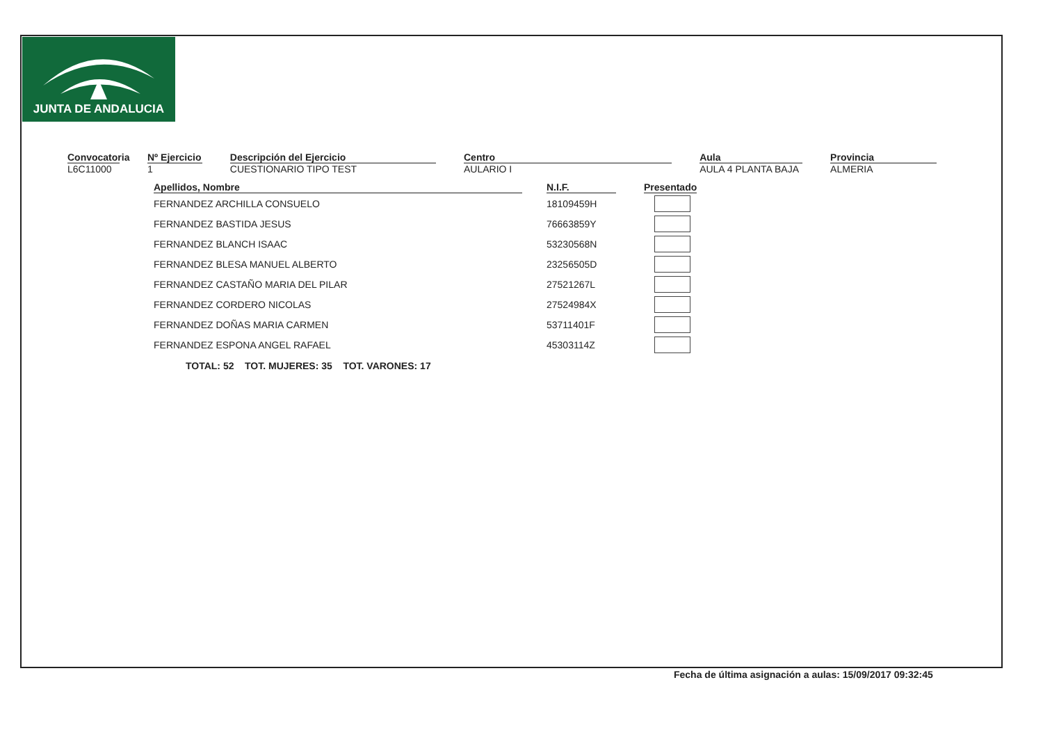JUNTA DE ANDALUCIA
Convocatoria
L6C11000
Nº Ejercicio
1
Descripción del Ejercicio
CUESTIONARIO TIPO TEST
Centro
AULARIO I
Aula
AULA 4 PLANTA BAJA
Provincia
ALMERIA
| Apellidos, Nombre | | N.I.F. | | Presentado |
| --- | --- | --- | --- | --- |
| FERNANDEZ ARCHILLA CONSUELO | | 18109459H | | |
| FERNANDEZ BASTIDA JESUS | | 76663859Y | | |
| FERNANDEZ BLANCH ISAAC | | 53230568N | | |
| FERNANDEZ BLESA MANUEL ALBERTO | | 23256505D | | |
| FERNANDEZ CASTAÑO MARIA DEL PILAR | | 27521267L | | |
| FERNANDEZ CORDERO NICOLAS | | 27524984X | | |
| FERNANDEZ DOÑAS MARIA CARMEN | | 53711401F | | |
| FERNANDEZ ESPONA ANGEL RAFAEL | | 45303114Z | | |
TOTAL: 52 TOT. MUJERES: 35 TOT. VARONES: 17
Fecha de última asignación a aulas: 15/09/2017 09:32:45